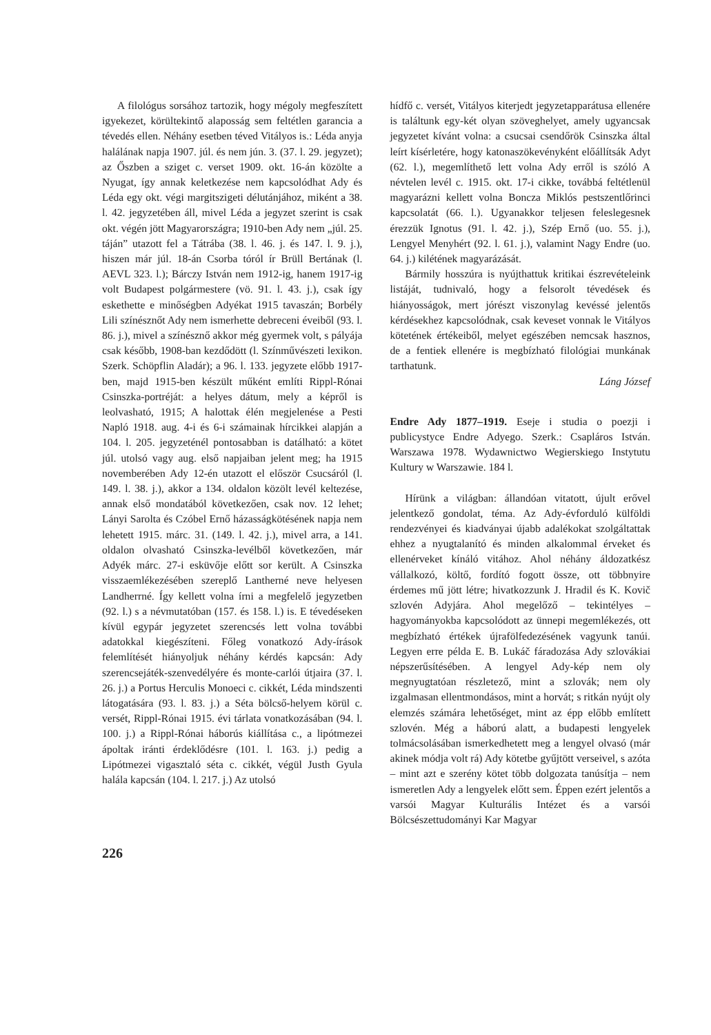A filológus sorsához tartozik, hogy mégoly megfeszített igyekezet, körültekintő alaposság sem feltétlen garancia a tévedés ellen. Néhány esetben téved Vitályos is.: Léda anyja halálának napja 1907. júl. és nem jún. 3. (37. l. 29. jegyzet); az Őszben a sziget c. verset 1909. okt. 16-án közölte a Nyugat, így annak keletkezése nem kapcsolódhat Ady és Léda egy okt. végi margitszigeti délutánjához, miként a 38. l. 42. jegyzetében áll, mivel Léda a jegyzet szerint is csak okt. végén jött Magyarországra; 1910-ben Ady nem „júl. 25. táján” utazott fel a Tátrába (38. l. 46. j. és 147. l. 9. j.), hiszen már júl. 18-án Csorba tóról ír Brüll Bertának (l. AEVL 323. l.); Bárczy István nem 1912-ig, hanem 1917-ig volt Budapest polgármestere (vö. 91. l. 43. j.), csak így eskethette e minőségben Adyékat 1915 tavaszán; Borbély Lili színésznőt Ady nem ismerhette debreceni éveiből (93. l. 86. j.), mivel a színésznő akkor még gyermek volt, s pályája csak később, 1908-ban kezdődött (l. Színművészeti lexikon. Szerk. Schöpflin Aladár); a 96. l. 133. jegyzete előbb 1917-ben, majd 1915-ben készült műként említi Rippl-Rónai Csinszka-portréját: a helyes dátum, mely a képről is leolvasható, 1915; A halottak élén megjelenése a Pesti Napló 1918. aug. 4-i és 6-i számainak hírcikkei alapján a 104. l. 205. jegyzeténél pontosabban is datálható: a kötet júl. utolsó vagy aug. első napjaiban jelent meg; ha 1915 novemberében Ady 12-én utazott el először Csucsáról (l. 149. l. 38. j.), akkor a 134. oldalon közölt levél keltezése, annak első mondatából következően, csak nov. 12 lehet; Lányi Sarolta és Czóbel Ernő házasságkötésének napja nem lehetett 1915. márc. 31. (149. l. 42. j.), mivel arra, a 141. oldalon olvasható Csinszka-levélből következően, már Adyék márc. 27-i esküvője előtt sor került. A Csinszka visszaemlékezésében szereplő Lantherné neve helyesen Landherrné. Így kellett volna írni a megfelelő jegyzetben (92. l.) s a névmutatóban (157. és 158. l.) is. E tévedéseken kívül egypár jegyzetet szerencsés lett volna további adatokkal kiegészíteni. Főleg vonatkozó Ady-írások felemlítését hiányoljuk néhány kérdés kapcsán: Ady szerencsejáték-szenvedélyére és monte-carlói útjaira (37. l. 26. j.) a Portus Herculis Monoeci c. cikkét, Léda mindszenti látogatására (93. l. 83. j.) a Séta bölcső-helyem körül c. versét, Rippl-Rónai 1915. évi tárlata vonatkozásában (94. l. 100. j.) a Rippl-Rónai háborús kiállítása c., a lipótmezei ápoltak iránti érdeklődésre (101. l. 163. j.) pedig a Lipótmezei vigasztaló séta c. cikkét, végül Justh Gyula halála kapcsán (104. l. 217. j.) Az utolsó
hídfő c. versét, Vitályos kiterjedt jegyzetapparátusa ellenére is találtunk egy-két olyan szöveghelyet, amely ugyancsak jegyzetet kívánt volna: a csucsai csendőrök Csinszka által leírt kísérletére, hogy katonaszökevényként előállítsák Adyt (62. l.), megemlíthető lett volna Ady erről is szóló A névtelen levél c. 1915. okt. 17-i cikke, továbbá feltétlenül magyarázni kellett volna Boncza Miklós pestszentlőrinci kapcsolatát (66. l.). Ugyanakkor teljesen feleslegesnek érezzük Ignotus (91. l. 42. j.), Szép Ernő (uo. 55. j.), Lengyel Menyhért (92. l. 61. j.), valamint Nagy Endre (uo. 64. j.) kilétének magyarázását.
Bármily hosszúra is nyújthattuk kritikai észrevételeink listáját, tudnivaló, hogy a felsorolt tévedések és hiányosságok, mert jórészt viszonylag kevéssé jelentős kérdésekhez kapcsolódnak, csak keveset vonnak le Vitályos kötetének értékeiből, melyet egészében nemcsak hasznos, de a fentiek ellenére is megbízható filológiai munkának tarthatunk.
Láng József
Endre Ady 1877–1919. Eseje i studia o poezji i publicystyce Endre Adyego. Szerk.: Csapláros István. Warszawa 1978. Wydawnictwo Wegierskiego Instytutu Kultury w Warszawie. 184 l.
Hírünk a világban: állandóan vitatott, újult erővel jelentkező gondolat, téma. Az Ady-évforduló külföldi rendezvényei és kiadványai újabb adalékokat szolgáltattak ehhez a nyugtalanító és minden alkalommal érveket és ellenérveket kínáló vitához. Ahol néhány áldozatkész vállalkozó, költő, fordító fogott össze, ott többnyire érdemes mű jött létre; hivatkozzunk J. Hradil és K. Kovič szlovén Adyjára. Ahol megelőző – tekintélyes – hagyományokba kapcsolódott az ünnepi megemlékezés, ott megbízható értékek újrafölfedezésének vagyunk tanúi. Legyen erre példa E. B. Lukáč fáradozása Ady szlovákiai népszerűsítésében. A lengyel Ady-kép nem oly megnyugtatóan részletező, mint a szlovák; nem oly izgalmasan ellentmondásos, mint a horvát; s ritkán nyújt oly elemzés számára lehetőséget, mint az épp előbb említett szlovén. Még a háború alatt, a budapesti lengyelek tolmácsolásában ismerkedhetett meg a lengyel olvasó (már akinek módja volt rá) Ady kötetbe gyűjtött verseivel, s azóta – mint azt e szerény kötet több dolgozata tanúsítja – nem ismeretlen Ady a lengyelek előtt sem. Éppen ezért jelentős a varsói Magyar Kulturális Intézet és a varsói Bölcsészettudományi Kar Magyar
226